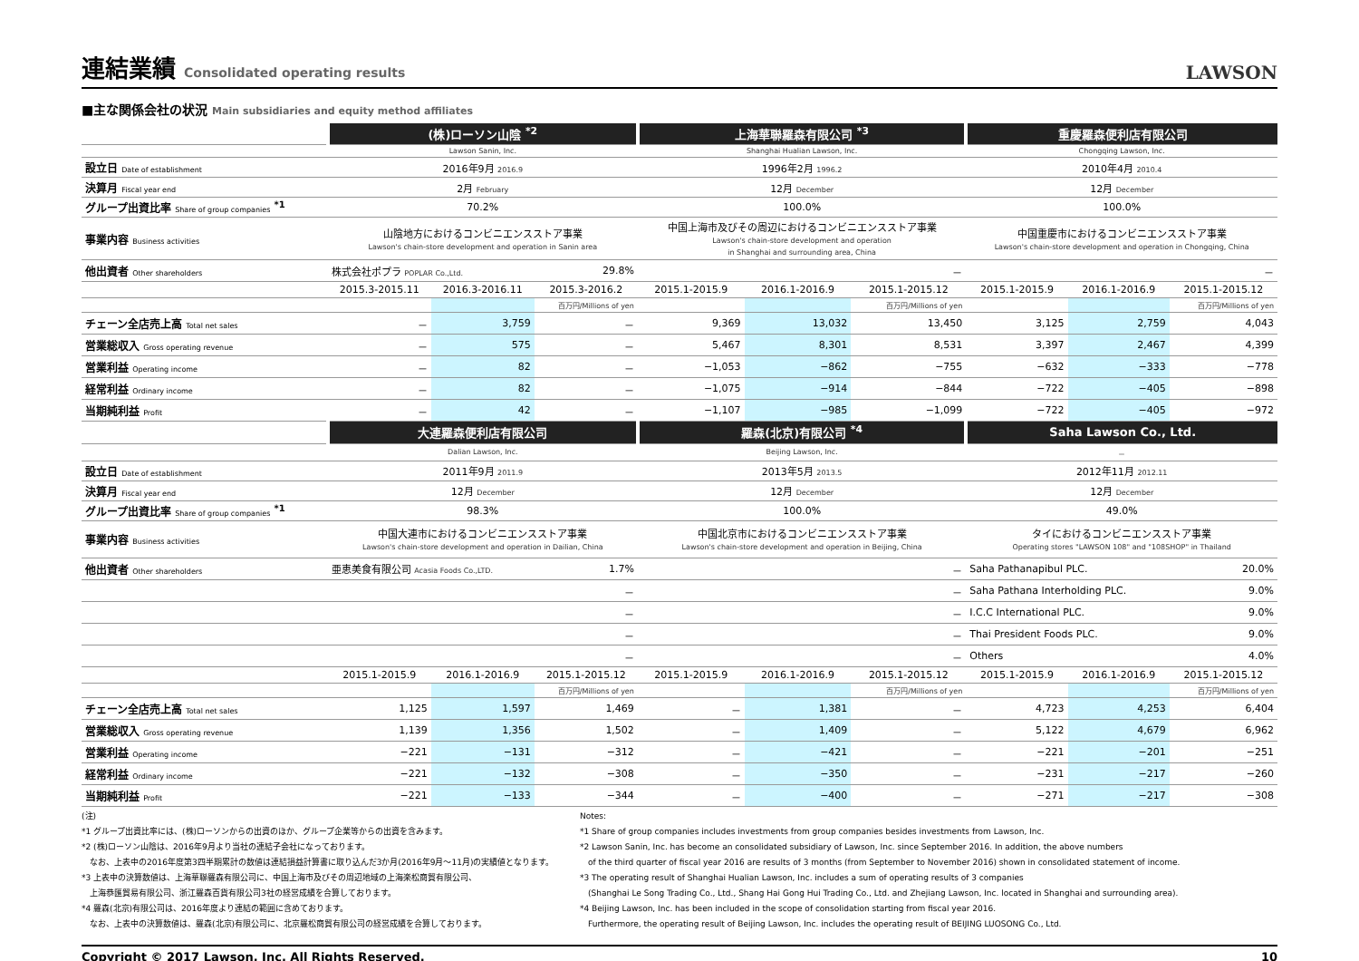連結業績 Consolidated operating results
LAWSON
■主な関係会社の状況 Main subsidiaries and equity method affiliates
| | (株)ローソン山陰 <sup>*2</sup> | | | 上海華聯羅森有限公司 <sup>*3</sup> | | | 重慶羅森便利店有限公司 | | |
| | Lawson Sanin, Inc. | | | Shanghai Hualian Lawson, Inc. | | | Chongqing Lawson, Inc. | | |
| 設立日 Date of establishment | 2016年9月 2016.9 | | | 1996年2月 1996.2 | | | 2010年4月 2010.4 | | |
| 決算月 Fiscal year end | 2月 February | | | 12月 December | | | 12月 December | | |
| グループ出資比率 Share of group companies <sup>*1</sup> | 70.2% | | | 100.0% | | | 100.0% | | |
| 事業内容 Business activities | 山陰地方におけるコンビニエンスストア事業 Lawson's chain-store development and operation in Sanin area | | | 中国上海市及びその周辺におけるコンビニエンスストア事業 Lawson's chain-store development and operation in Shanghai and surrounding area, China | | | 中国重慶市におけるコンビニエンスストア事業 Lawson's chain-store development and operation in Chongqing, China | | |
| 他出資者 Other shareholders | 株式会社ポプラ POPLAR Co.,Ltd. | | 29.8% | － | | | － | | |
| | 2015.3-2015.11 | 2016.3-2016.11 | 2015.3-2016.2 | 2015.1-2015.9 | 2016.1-2016.9 | 2015.1-2015.12 | 2015.1-2015.9 | 2016.1-2016.9 | 2015.1-2015.12 |
| | | | 百万円/Millions of yen | | | 百万円/Millions of yen | | | 百万円/Millions of yen |
| チェーン全店売上高 Total net sales | － | 3,759 | － | 9,369 | 13,032 | 13,450 | 3,125 | 2,759 | 4,043 |
| 営業総収入 Gross operating revenue | － | 575 | － | 5,467 | 8,301 | 8,531 | 3,397 | 2,467 | 4,399 |
| 営業利益 Operating income | － | 82 | － | −1,053 | −862 | −755 | −632 | −333 | −778 |
| 経常利益 Ordinary income | － | 82 | － | −1,075 | −914 | −844 | −722 | −405 | −898 |
| 当期純利益 Profit | － | 42 | － | −1,107 | −985 | −1,099 | −722 | −405 | −972 |
| | 大連羅森便利店有限公司 | | | 羅森(北京)有限公司 <sup>*4</sup> | | | Saha Lawson Co., Ltd. | | |
| | Dalian Lawson, Inc. | | | Beijing Lawson, Inc. | | | － | | |
| 設立日 Date of establishment | 2011年9月 2011.9 | | | 2013年5月 2013.5 | | | 2012年11月 2012.11 | | |
| 決算月 Fiscal year end | 12月 December | | | 12月 December | | | 12月 December | | |
| グループ出資比率 Share of group companies <sup>*1</sup> | 98.3% | | | 100.0% | | | 49.0% | | |
| 事業内容 Business activities | 中国大連市におけるコンビニエンスストア事業 Lawson's chain-store development and operation in Dailian, China | | | 中国北京市におけるコンビニエンスストア事業 Lawson's chain-store development and operation in Beijing, China | | | タイにおけるコンビニエンスストア事業 Operating stores "LAWSON 108" and "108SHOP" in Thailand | | |
| 他出資者 Other shareholders | 亜恵美食有限公司 Acasia Foods Co.,LTD. | | 1.7% | － | | | Saha Pathanapibul PLC. | | 20.0% |
| | － | | | － | | | Saha Pathana Interholding PLC. | | 9.0% |
| | － | | | － | | | I.C.C International PLC. | | 9.0% |
| | － | | | － | | | Thai President Foods PLC. | | 9.0% |
| | － | | | － | | | Others | | 4.0% |
| | 2015.1-2015.9 | 2016.1-2016.9 | 2015.1-2015.12 | 2015.1-2015.9 | 2016.1-2016.9 | 2015.1-2015.12 | 2015.1-2015.9 | 2016.1-2016.9 | 2015.1-2015.12 |
| | | | 百万円/Millions of yen | | | 百万円/Millions of yen | | | 百万円/Millions of yen |
| チェーン全店売上高 Total net sales | 1,125 | 1,597 | 1,469 | － | 1,381 | － | 4,723 | 4,253 | 6,404 |
| 営業総収入 Gross operating revenue | 1,139 | 1,356 | 1,502 | － | 1,409 | － | 5,122 | 4,679 | 6,962 |
| 営業利益 Operating income | −221 | −131 | −312 | － | −421 | － | −221 | −201 | −251 |
| 経常利益 Ordinary income | −221 | −132 | −308 | － | −350 | － | −231 | −217 | −260 |
| 当期純利益 Profit | −221 | −133 | −344 | － | −400 | － | −271 | −217 | −308 |
(注)
*1 グループ出資比率には、(株)ローソンからの出資のほか、グループ企業等からの出資を含みます。
*2 (株)ローソン山陰は、2016年9月より当社の連結子会社になっております。
　なお、上表中の2016年度第3四半期累計の数値は連結損益計算書に取り込んだ3か月(2016年9月～11月)の実績値となります。
*3 上表中の決算数値は、上海華聯羅森有限公司に、中国上海市及びその周辺地域の上海楽松商貿有限公司、
　上海恭匯貿易有限公司、浙江羅森百貨有限公司3社の経営成績を合算しております。
*4 羅森(北京)有限公司は、2016年度より連結の範囲に含めております。
　なお、上表中の決算数値は、羅森(北京)有限公司に、北京羅松商貿有限公司の経営成績を合算しております。
Notes:
*1 Share of group companies includes investments from group companies besides investments from Lawson, Inc.
*2 Lawson Sanin, Inc. has become an consolidated subsidiary of Lawson, Inc. since September 2016. In addition, the above numbers
　of the third quarter of fiscal year 2016 are results of 3 months (from September to November 2016) shown in consolidated statement of income.
*3 The operating result of Shanghai Hualian Lawson, Inc. includes a sum of operating results of 3 companies
　(Shanghai Le Song Trading Co., Ltd., Shang Hai Gong Hui Trading Co., Ltd. and Zhejiang Lawson, Inc. located in Shanghai and surrounding area).
*4 Beijing Lawson, Inc. has been included in the scope of consolidation starting from fiscal year 2016.
　Furthermore, the operating result of Beijing Lawson, Inc. includes the operating result of BEIJING LUOSONG Co., Ltd.
Copyright © 2017 Lawson, Inc. All Rights Reserved. 10